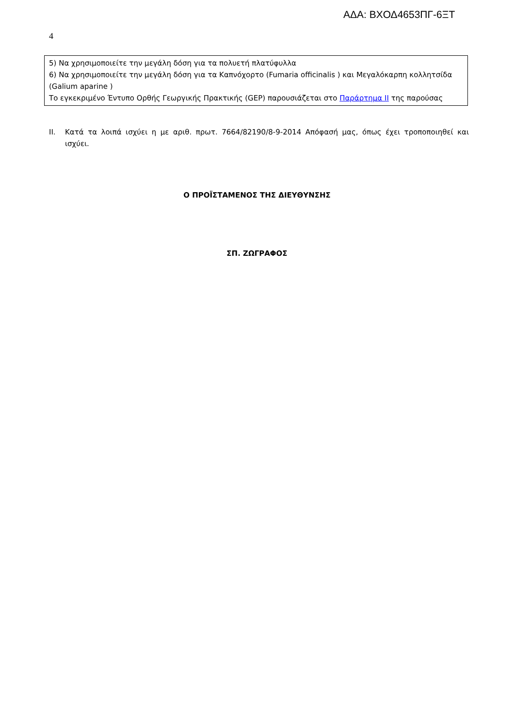ΑΔΑ: ΒΧΟΔ4653ΠΓ-6ΞΤ
4
5) Να χρησιμοποιείτε την μεγάλη δόση για τα πολυετή πλατύφυλλα
6) Να χρησιμοποιείτε την μεγάλη δόση για τα Καπνόχορτο (Fumaria officinalis ) και Μεγαλόκαρπη κολλητσίδα (Galium aparine )
Το εγκεκριμένο Έντυπο Ορθής Γεωργικής Πρακτικής (GEP) παρουσιάζεται στο Παράρτημα II της παρούσας
II. Κατά τα λοιπά ισχύει η με αριθ. πρωτ. 7664/82190/8-9-2014 Απόφασή μας, όπως έχει τροποποιηθεί και ισχύει.
Ο ΠΡΟΪΣΤΑΜΕΝΟΣ ΤΗΣ ΔΙΕΥΘΥΝΣΗΣ
ΣΠ. ΖΩΓΡΑΦΟΣ